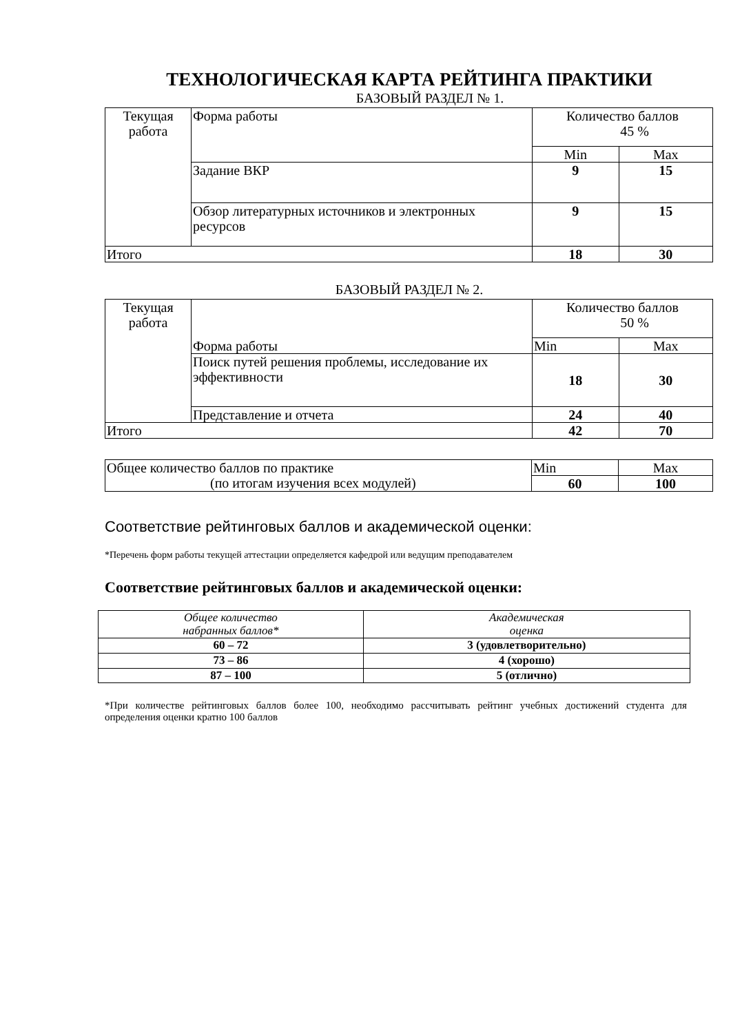ТЕХНОЛОГИЧЕСКАЯ КАРТА РЕЙТИНГА ПРАКТИКИ
БАЗОВЫЙ РАЗДЕЛ № 1.
| Текущая работа | Форма работы | Количество баллов 45 % | |
| | | Min | Max |
| | Задание ВКР | 9 | 15 |
| | Обзор литературных источников и электронных ресурсов | 9 | 15 |
| Итого | | 18 | 30 |
БАЗОВЫЙ РАЗДЕЛ № 2.
| Текущая работа | Форма работы | Количество баллов 50 % | |
| | | Min | Max |
| | Поиск путей решения проблемы, исследование их эффективности | 18 | 30 |
| | Представление и отчета | 24 | 40 |
| Итого | | 42 | 70 |
| Общее количество баллов по практике (по итогам изучения всех модулей) | Min | Max |
| | 60 | 100 |
Соответствие рейтинговых баллов и академической оценки:
*Перечень форм работы текущей аттестации определяется кафедрой или ведущим преподавателем
Соответствие рейтинговых баллов и академической оценки:
| Общее количество набранных баллов* | Академическая оценка |
| 60 – 72 | 3 (удовлетворительно) |
| 73 – 86 | 4 (хорошо) |
| 87 – 100 | 5 (отлично) |
*При количестве рейтинговых баллов более 100, необходимо рассчитывать рейтинг учебных достижений студента для определения оценки кратно 100 баллов